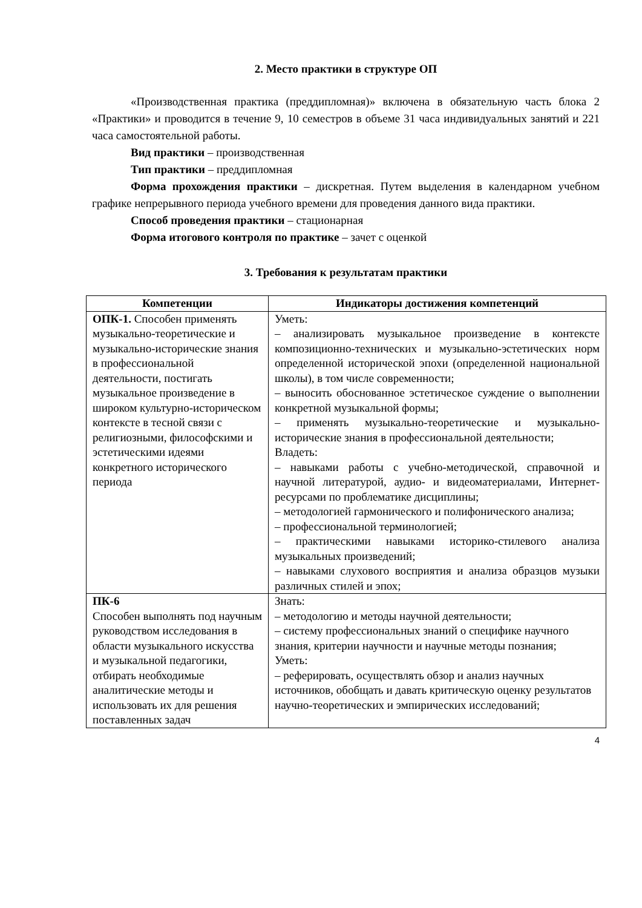2. Место практики в структуре ОП
«Производственная практика (преддипломная)» включена в обязательную часть блока 2 «Практики» и проводится в течение 9, 10 семестров в объеме 31 часа индивидуальных занятий и 221 часа самостоятельной работы.
Вид практики – производственная
Тип практики – преддипломная
Форма прохождения практики – дискретная. Путем выделения в календарном учебном графике непрерывного периода учебного времени для проведения данного вида практики.
Способ проведения практики – стационарная
Форма итогового контроля по практике – зачет с оценкой
3. Требования к результатам практики
| Компетенции | Индикаторы достижения компетенций |
| --- | --- |
| ОПК-1. Способен применять музыкально-теоретические и музыкально-исторические знания в профессиональной деятельности, постигать музыкальное произведение в широком культурно-историческом контексте в тесной связи с религиозными, философскими и эстетическими идеями конкретного исторического периода | Уметь: – анализировать музыкальное произведение в контексте композиционно-технических и музыкально-эстетических норм определенной исторической эпохи (определенной национальной школы), в том числе современности; – выносить обоснованное эстетическое суждение о выполнении конкретной музыкальной формы; – применять музыкально-теоретические и музыкально-исторические знания в профессиональной деятельности; Владеть: – навыками работы с учебно-методической, справочной и научной литературой, аудио- и видеоматериалами, Интернет-ресурсами по проблематике дисциплины; – методологией гармонического и полифонического анализа; – профессиональной терминологией; – практическими навыками историко-стилевого анализа музыкальных произведений; – навыками слухового восприятия и анализа образцов музыки различных стилей и эпох; |
| ПК-6 Способен выполнять под научным руководством исследования в области музыкального искусства и музыкальной педагогики, отбирать необходимые аналитические методы и использовать их для решения поставленных задач | Знать: – методологию и методы научной деятельности; – систему профессиональных знаний о специфике научного знания, критерии научности и научные методы познания; Уметь: – реферировать, осуществлять обзор и анализ научных источников, обобщать и давать критическую оценку результатов научно-теоретических и эмпирических исследований; |
4